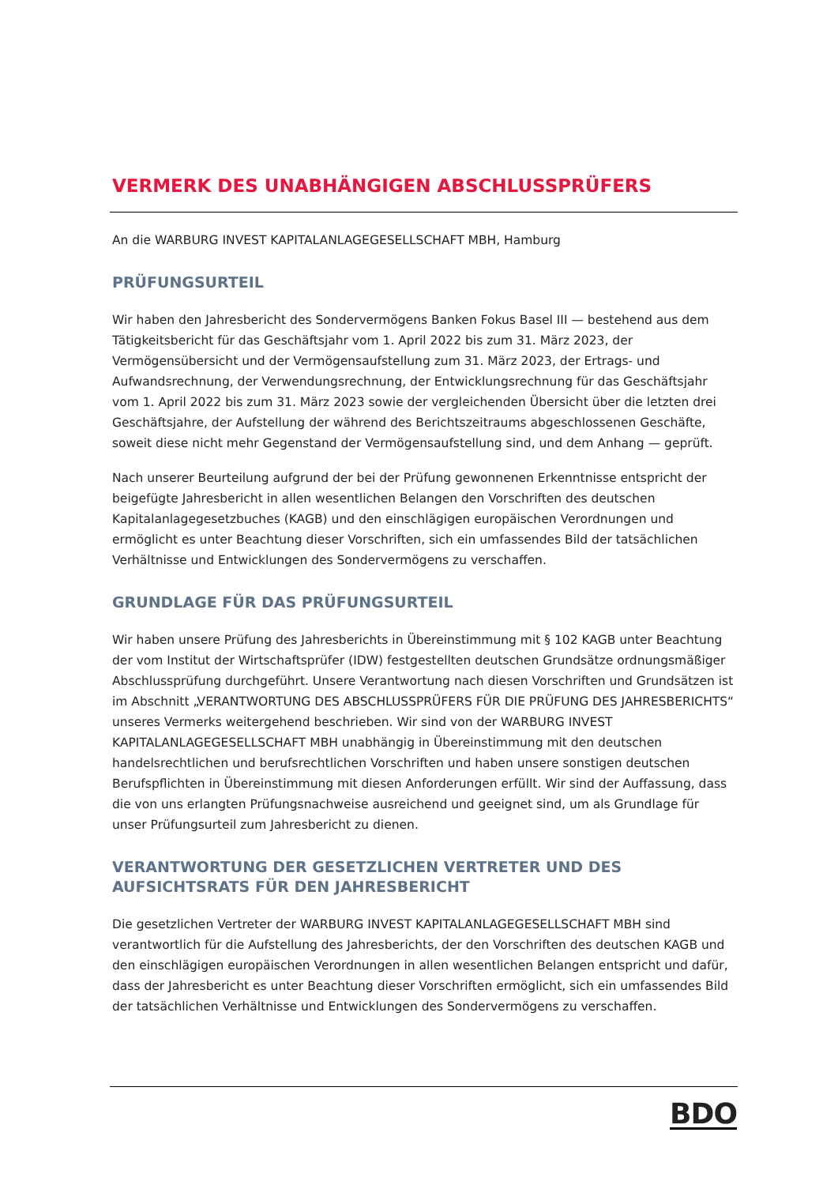VERMERK DES UNABHÄNGIGEN ABSCHLUSSPRÜFERS
An die WARBURG INVEST KAPITALANLAGEGESELLSCHAFT MBH, Hamburg
PRÜFUNGSURTEIL
Wir haben den Jahresbericht des Sondervermögens Banken Fokus Basel III — bestehend aus dem Tätigkeitsbericht für das Geschäftsjahr vom 1. April 2022 bis zum 31. März 2023, der Vermögensübersicht und der Vermögensaufstellung zum 31. März 2023, der Ertrags- und Aufwandsrechnung, der Verwendungsrechnung, der Entwicklungsrechnung für das Geschäftsjahr vom 1. April 2022 bis zum 31. März 2023 sowie der vergleichenden Übersicht über die letzten drei Geschäftsjahre, der Aufstellung der während des Berichtszeitraums abgeschlossenen Geschäfte, soweit diese nicht mehr Gegenstand der Vermögensaufstellung sind, und dem Anhang — geprüft.
Nach unserer Beurteilung aufgrund der bei der Prüfung gewonnenen Erkenntnisse entspricht der beigefügte Jahresbericht in allen wesentlichen Belangen den Vorschriften des deutschen Kapitalanlagegesetzbuches (KAGB) und den einschlägigen europäischen Verordnungen und ermöglicht es unter Beachtung dieser Vorschriften, sich ein umfassendes Bild der tatsächlichen Verhältnisse und Entwicklungen des Sondervermögens zu verschaffen.
GRUNDLAGE FÜR DAS PRÜFUNGSURTEIL
Wir haben unsere Prüfung des Jahresberichts in Übereinstimmung mit § 102 KAGB unter Beachtung der vom Institut der Wirtschaftsprüfer (IDW) festgestellten deutschen Grundsätze ordnungsmäßiger Abschlussprüfung durchgeführt. Unsere Verantwortung nach diesen Vorschriften und Grundsätzen ist im Abschnitt „VERANTWORTUNG DES ABSCHLUSSPRÜFERS FÜR DIE PRÜFUNG DES JAHRESBERICHTS“ unseres Vermerks weitergehend beschrieben. Wir sind von der WARBURG INVEST KAPITALANLAGEGESELLSCHAFT MBH unabhängig in Übereinstimmung mit den deutschen handelsrechtlichen und berufsrechtlichen Vorschriften und haben unsere sonstigen deutschen Berufspflichten in Übereinstimmung mit diesen Anforderungen erfüllt. Wir sind der Auffassung, dass die von uns erlangten Prüfungsnachweise ausreichend und geeignet sind, um als Grundlage für unser Prüfungsurteil zum Jahresbericht zu dienen.
VERANTWORTUNG DER GESETZLICHEN VERTRETER UND DES AUFSICHTSRATS FÜR DEN JAHRESBERICHT
Die gesetzlichen Vertreter der WARBURG INVEST KAPITALANLAGEGESELLSCHAFT MBH sind verantwortlich für die Aufstellung des Jahresberichts, der den Vorschriften des deutschen KAGB und den einschlägigen europäischen Verordnungen in allen wesentlichen Belangen entspricht und dafür, dass der Jahresbericht es unter Beachtung dieser Vorschriften ermöglicht, sich ein umfassendes Bild der tatsächlichen Verhältnisse und Entwicklungen des Sondervermögens zu verschaffen.
BDO